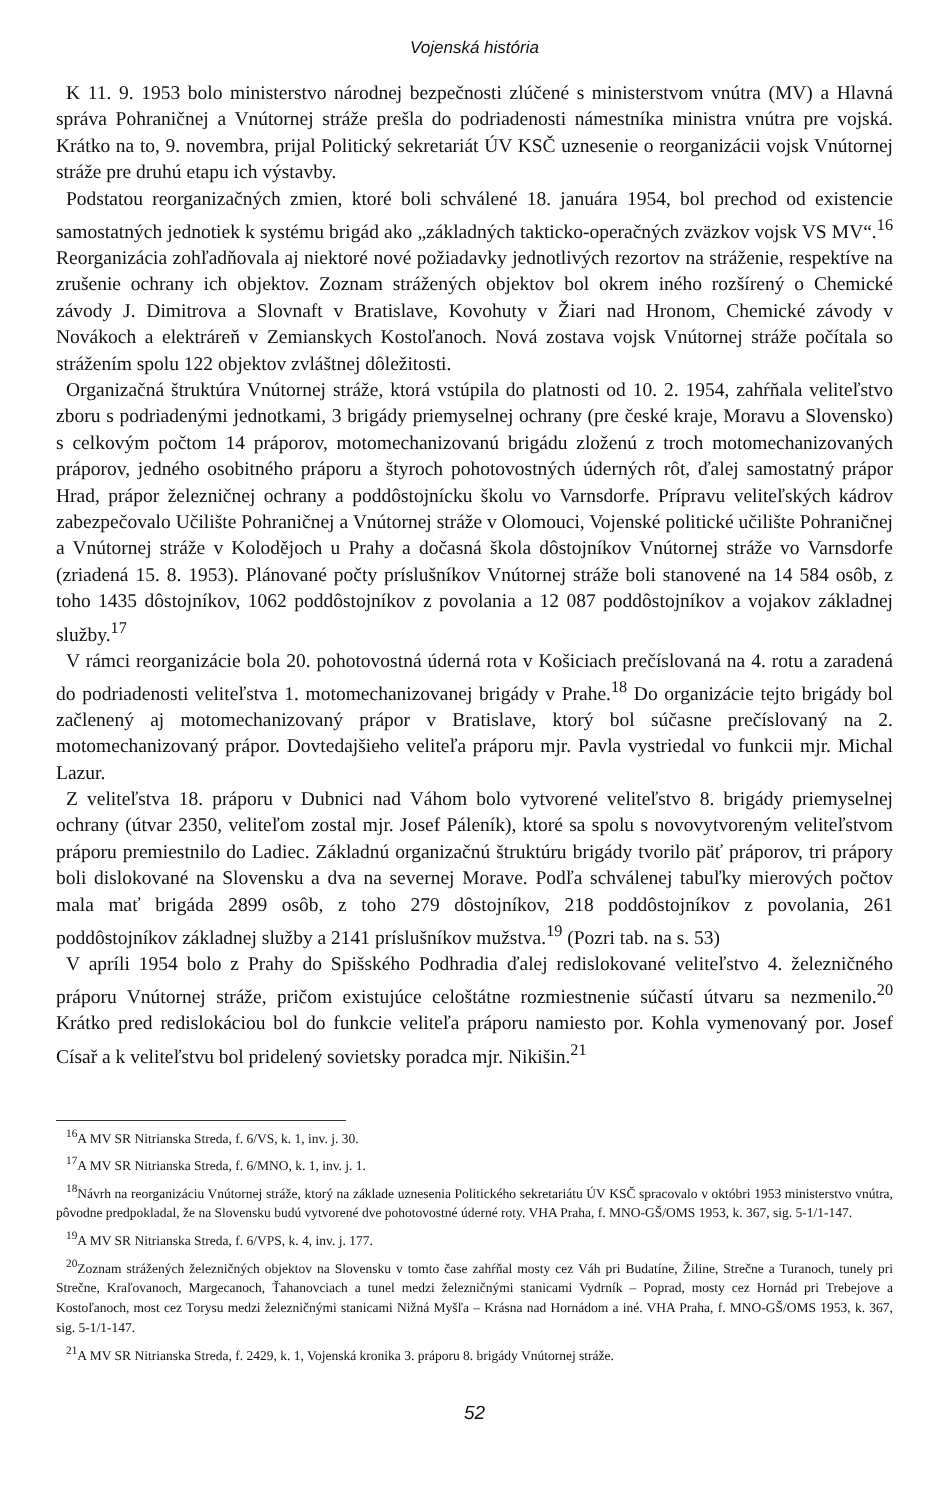Vojenská história
K 11. 9. 1953 bolo ministerstvo národnej bezpečnosti zlúčené s ministerstvom vnútra (MV) a Hlavná správa Pohraničnej a Vnútornej stráže prešla do podriadenosti námestníka ministra vnútra pre vojská. Krátko na to, 9. novembra, prijal Politický sekretariát ÚV KSČ uznesenie o reorganizácii vojsk Vnútornej stráže pre druhú etapu ich výstavby.
Podstatou reorganizačných zmien, ktoré boli schválené 18. januára 1954, bol prechod od existencie samostatných jednotiek k systému brigád ako „základných takticko-operačných zväzkov vojsk VS MV“.<sup>16</sup> Reorganizácia zohľadňovala aj niektoré nové požiadavky jednotlivých rezortov na stráženie, respektíve na zrušenie ochrany ich objektov. Zoznam strážených objektov bol okrem iného rozšírený o Chemické závody J. Dimitrova a Slovnaft v Bratislave, Kovohuty v Žiari nad Hronom, Chemické závody v Novákoch a elektráreň v Zemianskych Kostoľanoch. Nová zostava vojsk Vnútornej stráže počítala so strážením spolu 122 objektov zvláštnej dôležitosti.
Organizačná štruktúra Vnútornej stráže, ktorá vstúpila do platnosti od 10. 2. 1954, zahŕňala veliteľstvo zboru s podriadenými jednotkami, 3 brigády priemyselnej ochrany (pre české kraje, Moravu a Slovensko) s celkovým počtom 14 práporov, motomechanizovanú brigádu zloženú z troch motomechanizovaných práporov, jedného osobitného práporu a štyroch pohotovostných úderných rôt, ďalej samostatný prápor Hrad, prápor železničnej ochrany a poddôstojnícku školu vo Varnsdorfe. Prípravu veliteľských kádrov zabezpečovalo Učilište Pohraničnej a Vnútornej stráže v Olomouci, Vojenské politické učilište Pohraničnej a Vnútornej stráže v Kolodějoch u Prahy a dočasná škola dôstojníkov Vnútornej stráže vo Varnsdorfe (zriadená 15. 8. 1953). Plánované počty príslušníkov Vnútornej stráže boli stanovené na 14 584 osôb, z toho 1435 dôstojníkov, 1062 poddôstojníkov z povolania a 12 087 poddôstojníkov a vojakov základnej služby.<sup>17</sup>
V rámci reorganizácie bola 20. pohotovostná úderná rota v Košiciach prečíslovaná na 4. rotu a zaradená do podriadenosti veliteľstva 1. motomechanizovanej brigády v Prahe.<sup>18</sup> Do organizácie tejto brigády bol začlenený aj motomechanizovaný prápor v Bratislave, ktorý bol súčasne prečíslovaný na 2. motomechanizovaný prápor. Dovtedajšieho veliteľa práporu mjr. Pavla vystriedal vo funkcii mjr. Michal Lazur.
Z veliteľstva 18. práporu v Dubnici nad Váhom bolo vytvorené veliteľstvo 8. brigády priemyselnej ochrany (útvar 2350, veliteľom zostal mjr. Josef Páleník), ktoré sa spolu s novovytvoreným veliteľstvom práporu premiestnilo do Ladiec. Základnú organizačnú štruktúru brigády tvorilo päť práporov, tri prápory boli dislokované na Slovensku a dva na severnej Morave. Podľa schválenej tabuľky mierových počtov mala mať brigáda 2899 osôb, z toho 279 dôstojníkov, 218 poddôstojníkov z povolania, 261 poddôstojníkov základnej služby a 2141 príslušníkov mužstva.<sup>19</sup> (Pozri tab. na s. 53)
V apríli 1954 bolo z Prahy do Spišského Podhradia ďalej redislokované veliteľstvo 4. železničného práporu Vnútornej stráže, pričom existujúce celoštátne rozmiestnenie súčastí útvaru sa nezmenilo.<sup>20</sup> Krátko pred redislokáciou bol do funkcie veliteľa práporu namiesto por. Kohla vymenovaný por. Josef Císař a k veliteľstvu bol pridelený sovietsky poradca mjr. Nikišin.<sup>21</sup>
<sup>16</sup> A MV SR Nitrianska Streda, f. 6/VS, k. 1, inv. j. 30.
<sup>17</sup> A MV SR Nitrianska Streda, f. 6/MNO, k. 1, inv. j. 1.
<sup>18</sup>Návrh na reorganizáciu Vnútornej stráže, ktorý na základe uznesenia Politického sekretariátu ÚV KSČ spracovalo v októbri 1953 ministerstvo vnútra, pôvodne predpokladal, že na Slovensku budú vytvorené dve pohotovostné úderné roty. VHA Praha, f. MNO-GŠ/OMS 1953, k. 367, sig. 5-1/1-147.
<sup>19</sup> A MV SR Nitrianska Streda, f. 6/VPS, k. 4, inv. j. 177.
<sup>20</sup> Zoznam strážených železničných objektov na Slovensku v tomto čase zahŕňal mosty cez Váh pri Budatíne, Žiline, Strečne a Turanoch, tunely pri Strečne, Kraľovanoch, Margecanoch, Ťahanovciach a tunel medzi železničnými stanicami Vydrník – Poprad, mosty cez Hornád pri Trebejove a Kostoľanoch, most cez Torysu medzi železničnými stanicami Nižná Myšľa – Krásna nad Hornádom a iné. VHA Praha, f. MNO-GŠ/OMS 1953, k. 367, sig. 5-1/1-147.
<sup>21</sup> A MV SR Nitrianska Streda, f. 2429, k. 1, Vojenská kronika 3. práporu 8. brigády Vnútornej stráže.
52